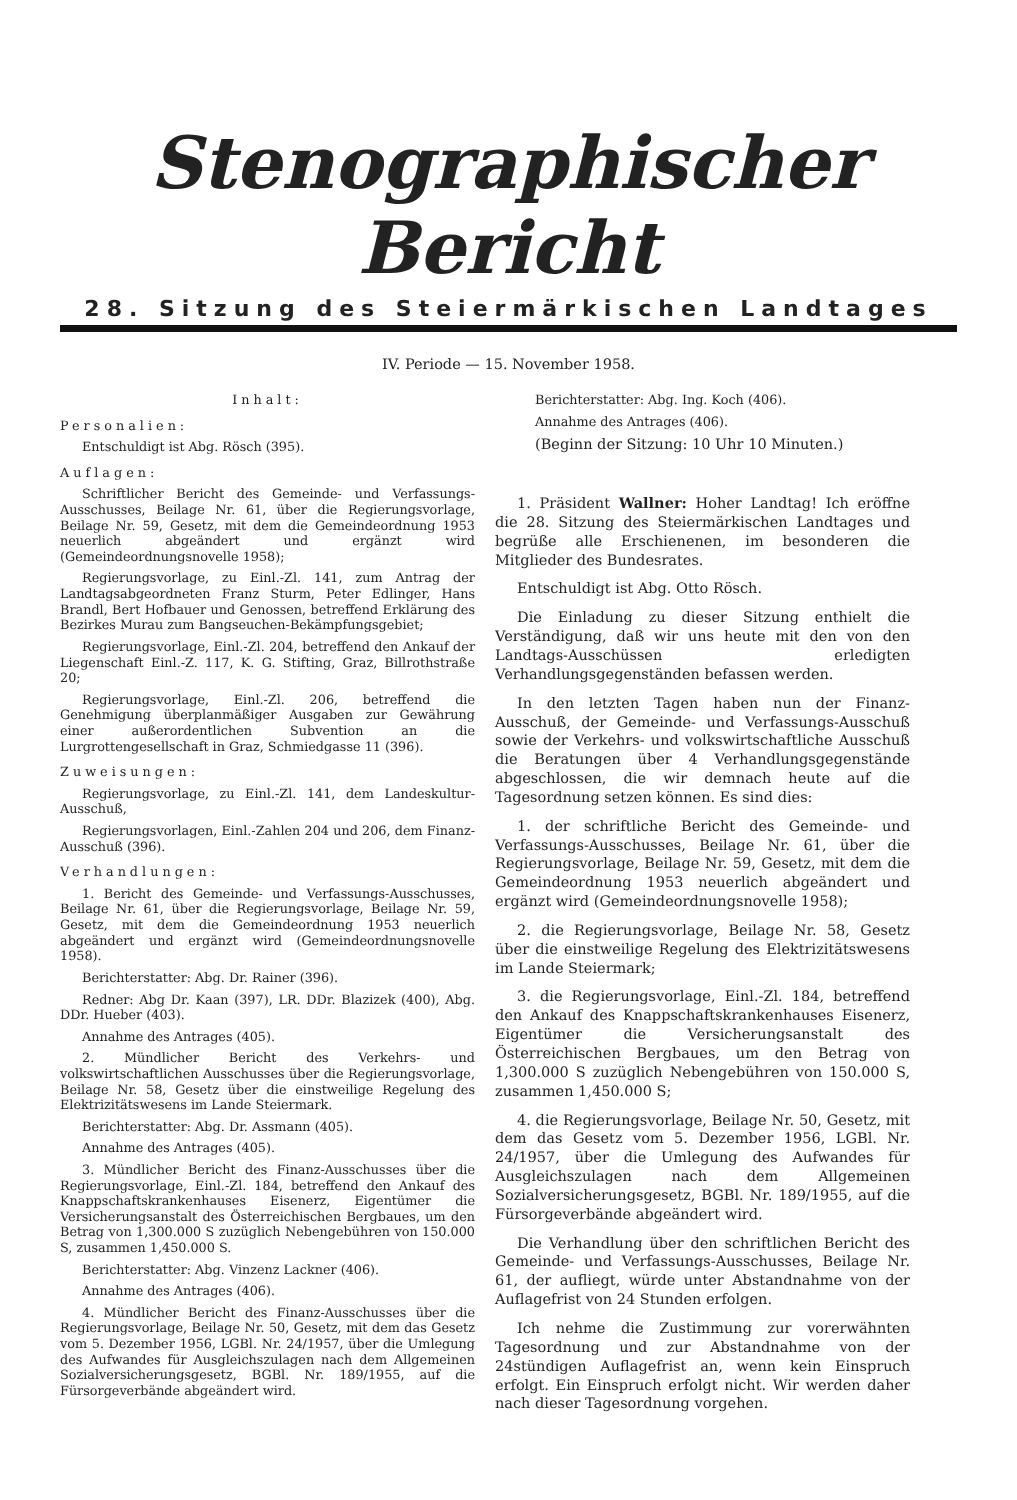Stenographischer Bericht
28. Sitzung des Steiermärkischen Landtages
IV. Periode — 15. November 1958.
Inhalt:
Personalien:
Entschuldigt ist Abg. Rösch (395).
Auflagen:
Schriftlicher Bericht des Gemeinde- und Verfassungs-Ausschusses, Beilage Nr. 61, über die Regierungsvorlage, Beilage Nr. 59, Gesetz, mit dem die Gemeindeordnung 1953 neuerlich abgeändert und ergänzt wird (Gemeindeordnungsnovelle 1958);
Regierungsvorlage, zu Einl.-Zl. 141, zum Antrag der Landtagsabgeordneten Franz Sturm, Peter Edlinger, Hans Brandl, Bert Hofbauer und Genossen, betreffend Erklärung des Bezirkes Murau zum Bangseuchen-Bekämpfungsgebiet;
Regierungsvorlage, Einl.-Zl. 204, betreffend den Ankauf der Liegenschaft Einl.-Z. 117, K. G. Stifting, Graz, Billrothstraße 20;
Regierungsvorlage, Einl.-Zl. 206, betreffend die Genehmigung überplanmäßiger Ausgaben zur Gewährung einer außerordentlichen Subvention an die Lurgrottengesellschaft in Graz, Schmiedgasse 11 (396).
Zuweisungen:
Regierungsvorlage, zu Einl.-Zl. 141, dem Landeskultur-Ausschuß,
Regierungsvorlagen, Einl.-Zahlen 204 und 206, dem Finanz-Ausschuß (396).
Verhandlungen:
1. Bericht des Gemeinde- und Verfassungs-Ausschusses, Beilage Nr. 61, über die Regierungsvorlage, Beilage Nr. 59, Gesetz, mit dem die Gemeindeordnung 1953 neuerlich abgeändert und ergänzt wird (Gemeindeordnungsnovelle 1958).
Berichterstatter: Abg. Dr. Rainer (396).
Redner: Abg Dr. Kaan (397), LR. DDr. Blazizek (400), Abg. DDr. Hueber (403).
Annahme des Antrages (405).
2. Mündlicher Bericht des Verkehrs- und volkswirtschaftlichen Ausschusses über die Regierungsvorlage, Beilage Nr. 58, Gesetz über die einstweilige Regelung des Elektrizitätswesens im Lande Steiermark.
Berichterstatter: Abg. Dr. Assmann (405).
Annahme des Antrages (405).
3. Mündlicher Bericht des Finanz-Ausschusses über die Regierungsvorlage, Einl.-Zl. 184, betreffend den Ankauf des Knappschaftskrankenhauses Eisenerz, Eigentümer die Versicherungsanstalt des Österreichischen Bergbaues, um den Betrag von 1,300.000 S zuzüglich Nebengebühren von 150.000 S, zusammen 1,450.000 S.
Berichterstatter: Abg. Vinzenz Lackner (406).
Annahme des Antrages (406).
4. Mündlicher Bericht des Finanz-Ausschusses über die Regierungsvorlage, Beilage Nr. 50, Gesetz, mit dem das Gesetz vom 5. Dezember 1956, LGBl. Nr. 24/1957, über die Umlegung des Aufwandes für Ausgleichszulagen nach dem Allgemeinen Sozialversicherungsgesetz, BGBl. Nr. 189/1955, auf die Fürsorgeverbände abgeändert wird.
Berichterstatter: Abg. Ing. Koch (406).
Annahme des Antrages (406).
(Beginn der Sitzung: 10 Uhr 10 Minuten.)
1. Präsident Wallner: Hoher Landtag! Ich eröffne die 28. Sitzung des Steiermärkischen Landtages und begrüße alle Erschienenen, im besonderen die Mitglieder des Bundesrates.
Entschuldigt ist Abg. Otto Rösch.
Die Einladung zu dieser Sitzung enthielt die Verständigung, daß wir uns heute mit den von den Landtags-Ausschüssen erledigten Verhandlungsgegenständen befassen werden.
In den letzten Tagen haben nun der Finanz-Ausschuß, der Gemeinde- und Verfassungs-Ausschuß sowie der Verkehrs- und volkswirtschaftliche Ausschuß die Beratungen über 4 Verhandlungsgegenstände abgeschlossen, die wir demnach heute auf die Tagesordnung setzen können. Es sind dies:
1. der schriftliche Bericht des Gemeinde- und Verfassungs-Ausschusses, Beilage Nr. 61, über die Regierungsvorlage, Beilage Nr. 59, Gesetz, mit dem die Gemeindeordnung 1953 neuerlich abgeändert und ergänzt wird (Gemeindeordnungsnovelle 1958);
2. die Regierungsvorlage, Beilage Nr. 58, Gesetz über die einstweilige Regelung des Elektrizitätswesens im Lande Steiermark;
3. die Regierungsvorlage, Einl.-Zl. 184, betreffend den Ankauf des Knappschaftskrankenhauses Eisenerz, Eigentümer die Versicherungsanstalt des Österreichischen Bergbaues, um den Betrag von 1,300.000 S zuzüglich Nebengebühren von 150.000 S, zusammen 1,450.000 S;
4. die Regierungsvorlage, Beilage Nr. 50, Gesetz, mit dem das Gesetz vom 5. Dezember 1956, LGBl. Nr. 24/1957, über die Umlegung des Aufwandes für Ausgleichszulagen nach dem Allgemeinen Sozialversicherungsgesetz, BGBl. Nr. 189/1955, auf die Fürsorgeverbände abgeändert wird.
Die Verhandlung über den schriftlichen Bericht des Gemeinde- und Verfassungs-Ausschusses, Beilage Nr. 61, der aufliegt, würde unter Abstandnahme von der Auflagefrist von 24 Stunden erfolgen.
Ich nehme die Zustimmung zur vorerwähnten Tagesordnung und zur Abstandnahme von der 24stündigen Auflagefrist an, wenn kein Einspruch erfolgt. Ein Einspruch erfolgt nicht. Wir werden daher nach dieser Tagesordnung vorgehen.